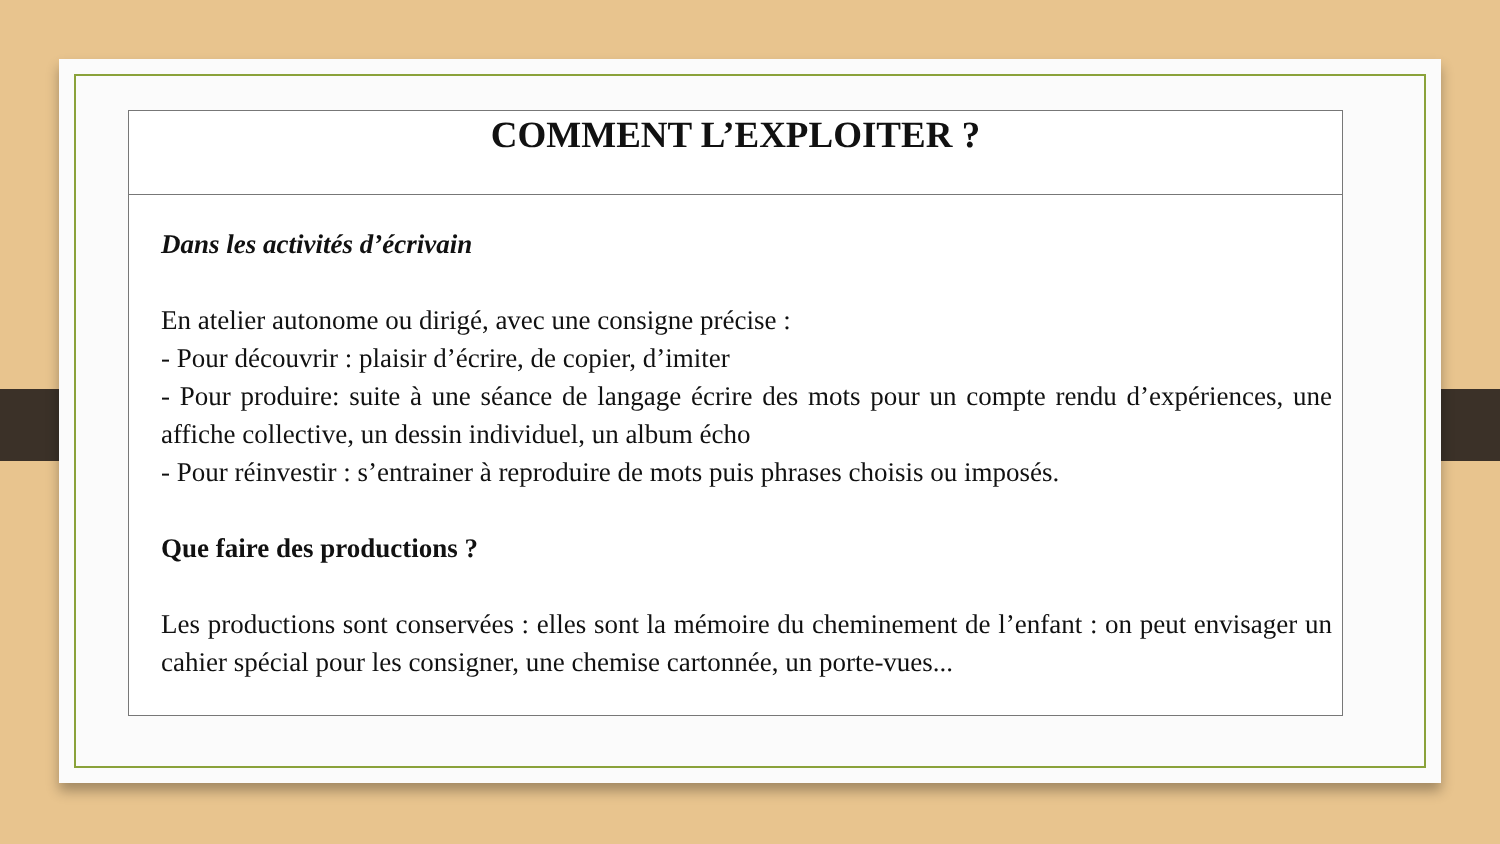| COMMENT L’EXPLOITER ? |
| --- |
| Dans les activités d’écrivain En atelier autonome ou dirigé, avec une consigne précise : - Pour découvrir : plaisir d’écrire, de copier, d’imiter - Pour produire: suite à une séance de langage écrire des mots pour un compte rendu d’expériences, une affiche collective, un dessin individuel, un album écho - Pour réinvestir : s’entrainer à reproduire de mots puis phrases choisis ou imposés. Que faire des productions ? Les productions sont conservées : elles sont la mémoire du cheminement de l’enfant : on peut envisager un cahier spécial pour les consigner, une chemise cartonnée, un porte-vues... |